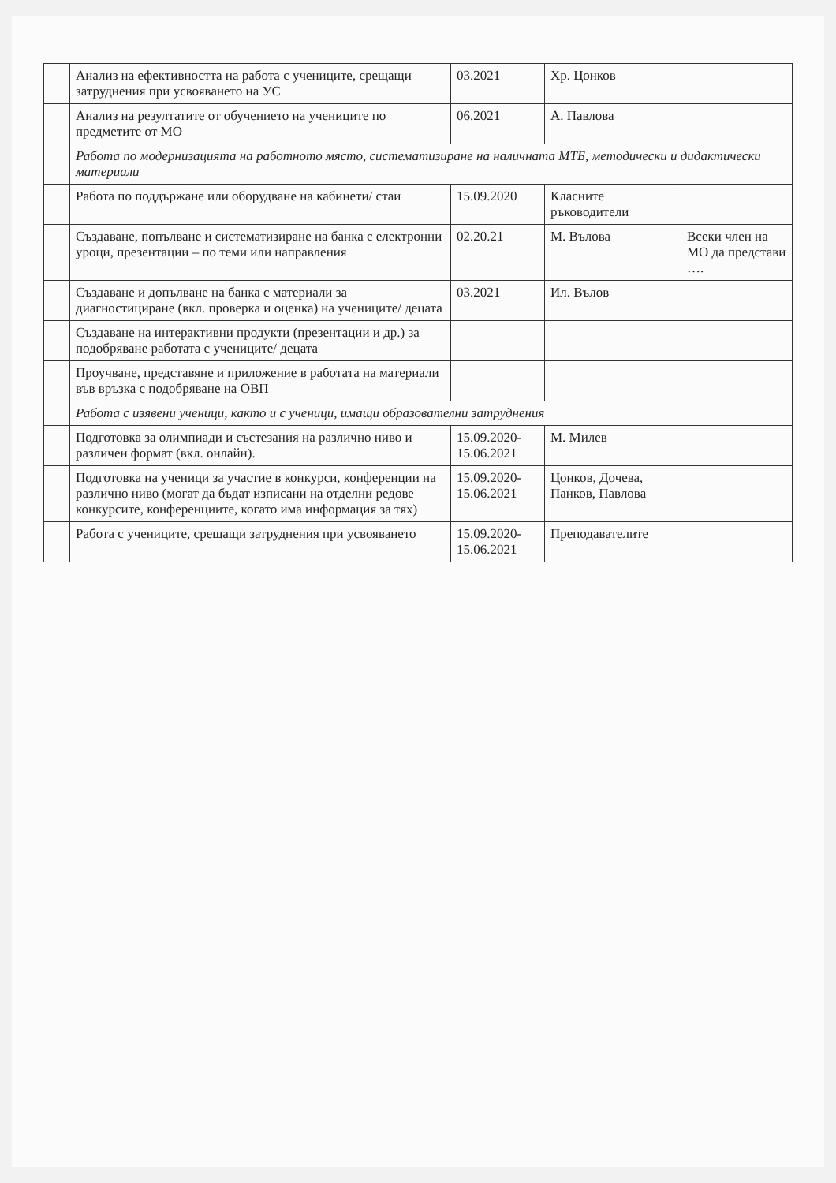| | Анализ на ефективността на работа с учениците, срещащи затруднения при усвояването на УС | 03.2021 | Хр. Цонков | |
| | Анализ на резултатите от обучението на учениците по предметите от МО | 06.2021 | А. Павлова | |
| | Работа по модернизацията на работното място, систематизиране на наличната МТБ, методически и дидактически материали | | | |
| | Работа по поддържане или оборудване на кабинети/ стаи | 15.09.2020 | Класните ръководители | |
| | Създаване, попълване и систематизиране на банка с електронни уроци, презентации – по теми или направления | 02.20.21 | М. Вълова | Всеки член на МО да представи …. |
| | Създаване и допълване на банка с материали за диагностициране (вкл. проверка и оценка) на учениците/ децата | 03.2021 | Ил. Вълов | |
| | Създаване на интерактивни продукти (презентации и др.) за подобряване работата с учениците/ децата | | | |
| | Проучване, представяне и приложение в работата на материали във връзка с подобряване на ОВП | | | |
| | Работа с изявени ученици, както и с ученици, имащи образователни затруднения | | | |
| | Подготовка за олимпиади и състезания на различно ниво и различен формат (вкл. онлайн). | 15.09.2020-15.06.2021 | М. Милев | |
| | Подготовка на ученици за участие в конкурси, конференции на различно ниво (могат да бъдат изписани на отделни редове конкурсите, конференциите, когато има информация за тях) | 15.09.2020-15.06.2021 | Цонков, Дочева, Панков, Павлова | |
| | Работа с учениците, срещащи затруднения при усвояването | 15.09.2020-15.06.2021 | Преподавателите | |